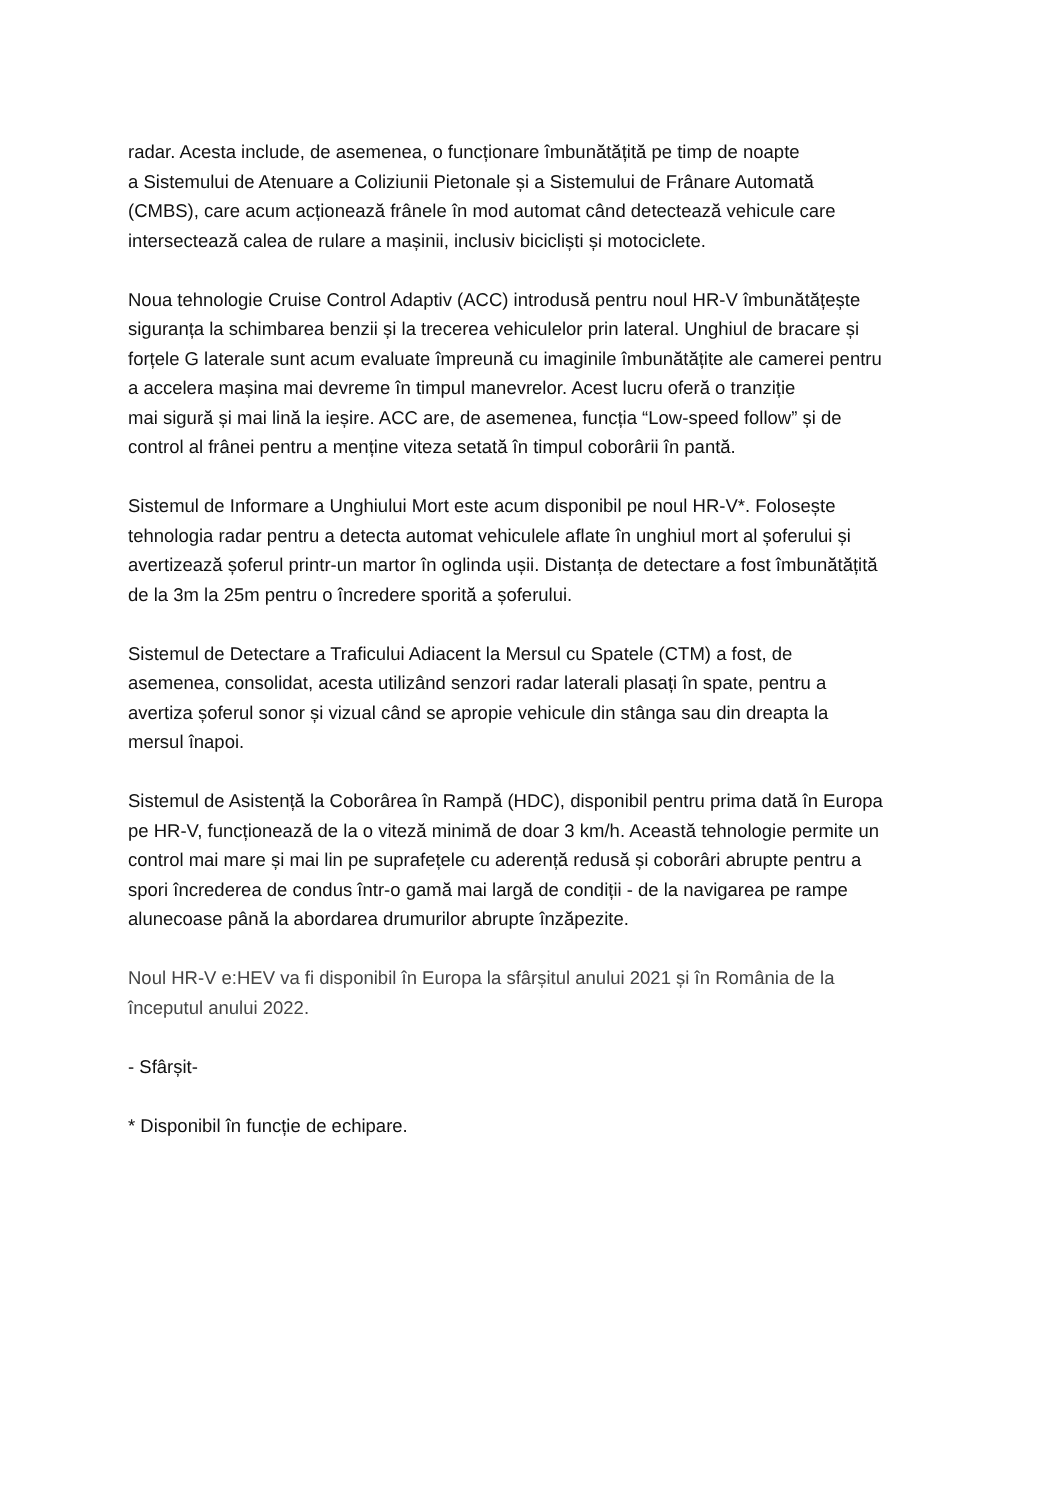radar. Acesta include, de asemenea, o funcționare îmbunătățită pe timp de noapte
a Sistemului de Atenuare a Coliziunii Pietonale și a Sistemului de Frânare Automată
(CMBS), care acum acționează frânele în mod automat când detectează vehicule care
intersectează calea de rulare a mașinii, inclusiv bicicliști și motociclete.
Noua tehnologie Cruise Control Adaptiv (ACC) introdusă pentru noul HR-V îmbunătățește
siguranța la schimbarea benzii și la trecerea vehiculelor prin lateral. Unghiul de bracare și
forțele G laterale sunt acum evaluate împreună cu imaginile îmbunătățite ale camerei pentru
a accelera mașina mai devreme în timpul manevrelor. Acest lucru oferă o tranziție
mai sigură și mai lină la ieșire. ACC are, de asemenea, funcția “Low-speed follow” și de
control al frânei pentru a menține viteza setată în timpul coborârii în pantă.
Sistemul de Informare a Unghiului Mort este acum disponibil pe noul HR-V*. Folosește
tehnologia radar pentru a detecta automat vehiculele aflate în unghiul mort al șoferului și
avertizează șoferul printr-un martor în oglinda ușii. Distanța de detectare a fost îmbunătățită
de la 3m la 25m pentru o încredere sporită a șoferului.
Sistemul de Detectare a Traficului Adiacent la Mersul cu Spatele (CTM) a fost, de
asemenea, consolidat, acesta utilizând senzori radar laterali plasați în spate, pentru a
avertiza șoferul sonor și vizual când se apropie vehicule din stânga sau din dreapta la
mersul înapoi.
Sistemul de Asistență la Coborârea în Rampă (HDC), disponibil pentru prima dată în Europa
pe HR-V, funcționează de la o viteză minimă de doar 3 km/h. Această tehnologie permite un
control mai mare și mai lin pe suprafețele cu aderență redusă și coborâri abrupte pentru a
spori încrederea de condus într-o gamă mai largă de condiții - de la navigarea pe rampe
alunecoase până la abordarea drumurilor abrupte înzăpezite.
Noul HR-V e:HEV va fi disponibil în Europa la sfârșitul anului 2021 și în România de la
începutul anului 2022.
- Sfârșit-
* Disponibil în funcție de echipare.